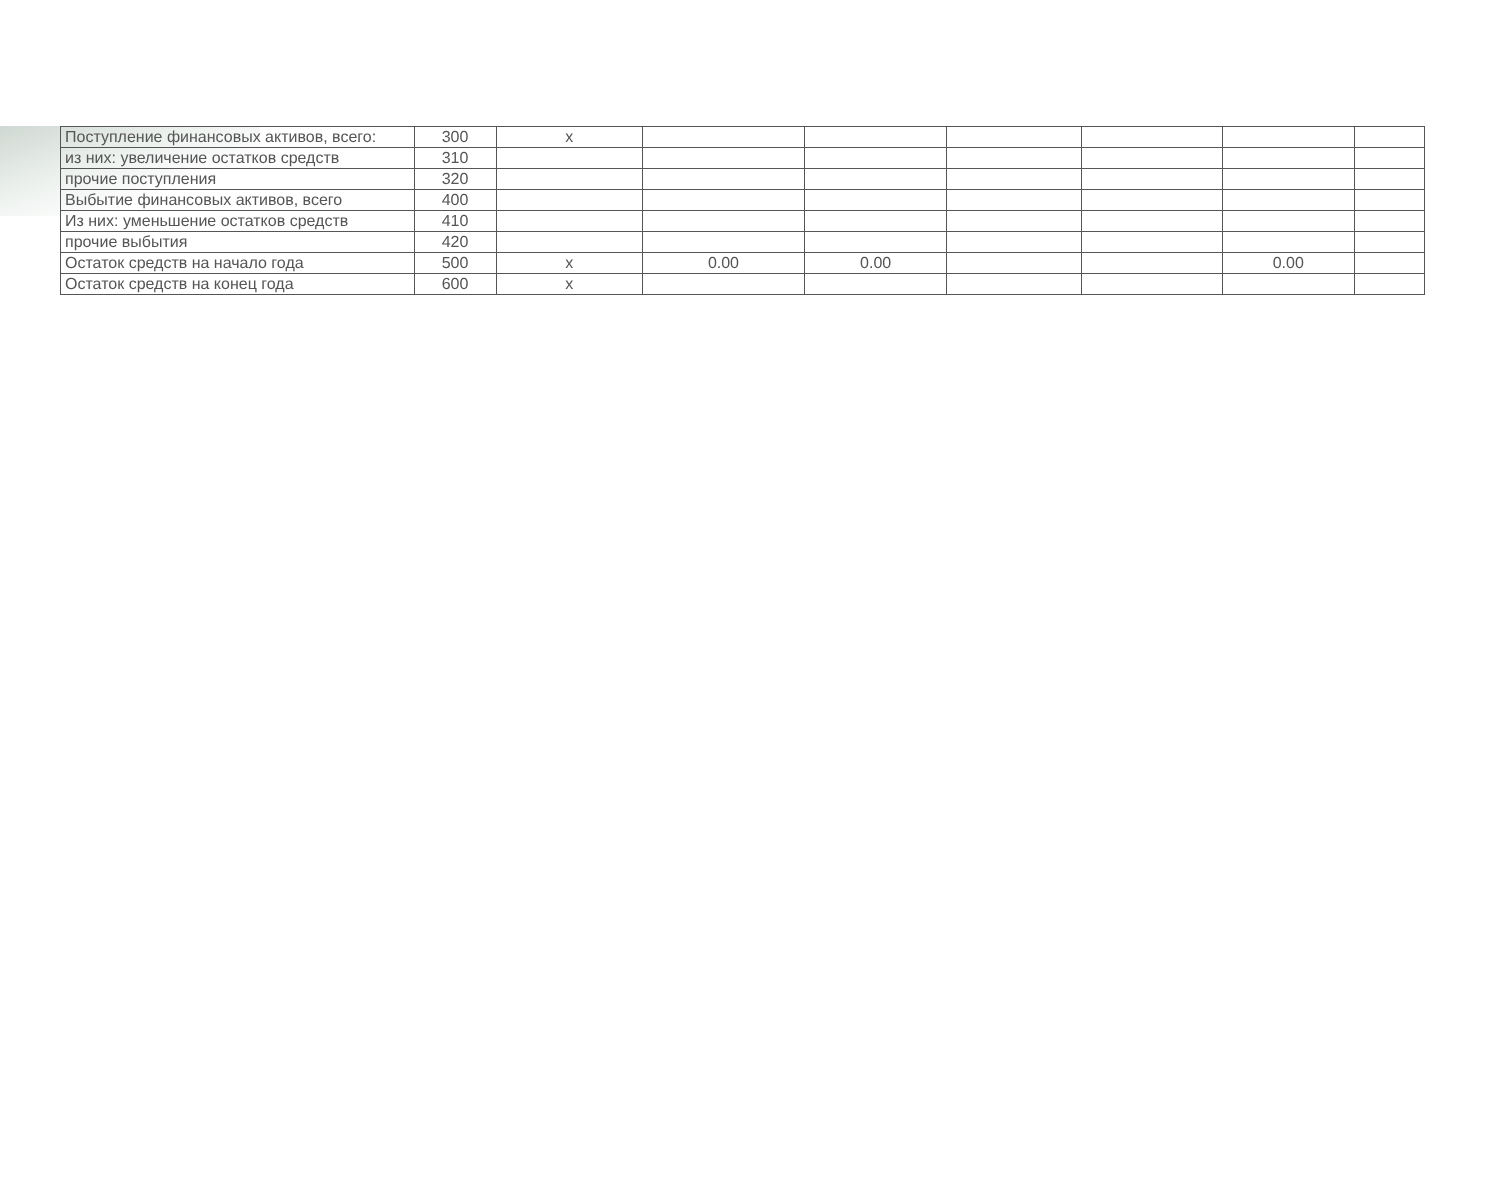| Поступление финансовых активов, всего: | 300 | x | | | | | | |
| из них: увеличение остатков средств | 310 | | | | | | | |
| прочие поступления | 320 | | | | | | | |
| Выбытие финансовых активов, всего | 400 | | | | | | | |
| Из них: уменьшение остатков средств | 410 | | | | | | | |
| прочие выбытия | 420 | | | | | | | |
| Остаток средств на начало года | 500 | x | 0.00 | 0.00 | | | 0.00 | |
| Остаток средств на конец года | 600 | x | | | | | | |